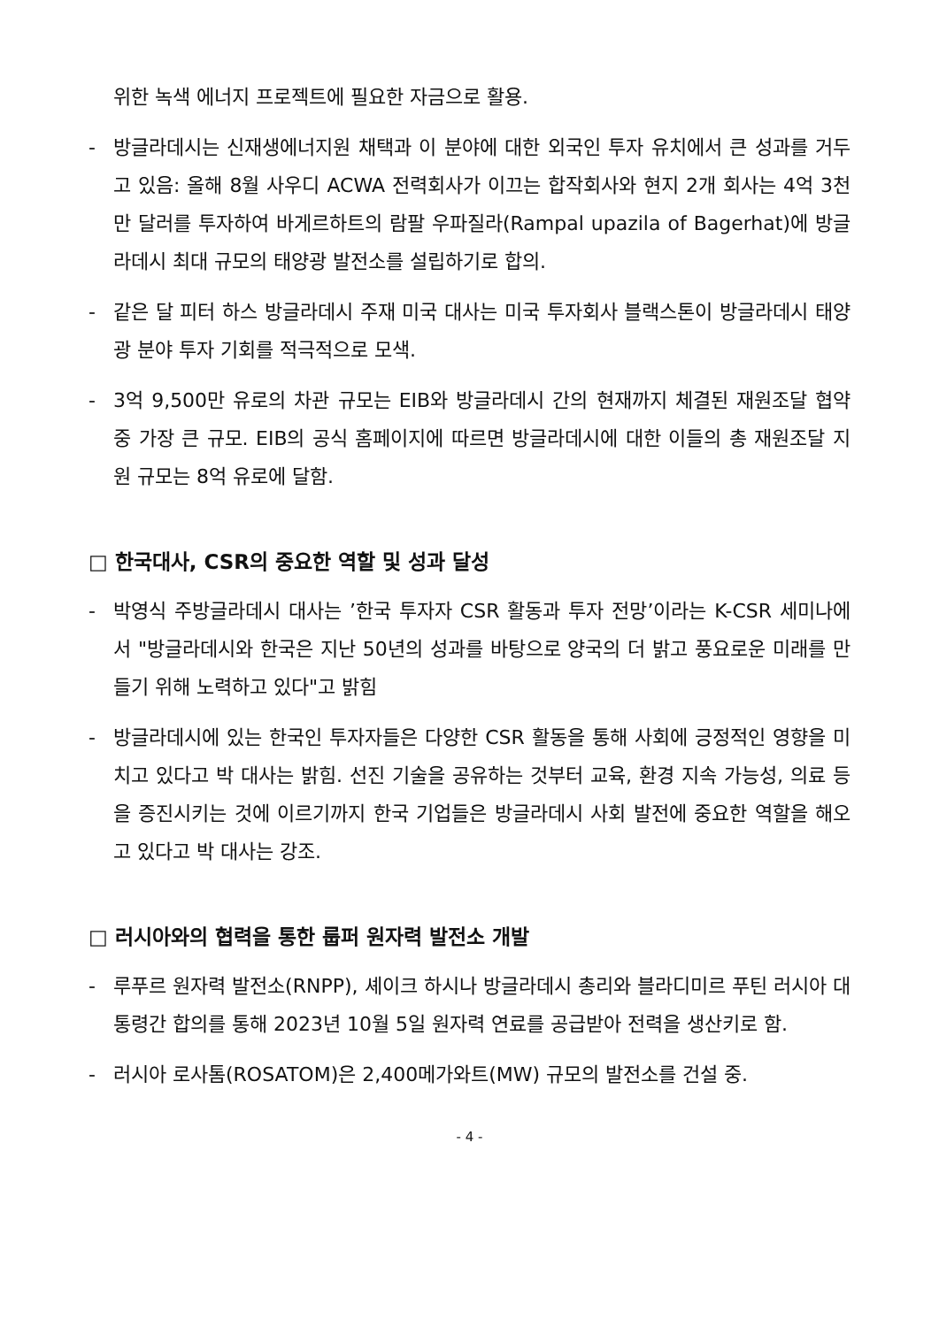위한 녹색 에너지 프로젝트에 필요한 자금으로 활용.
- 방글라데시는 신재생에너지원 채택과 이 분야에 대한 외국인 투자 유치에서 큰 성과를 거두고 있음: 올해 8월 사우디 ACWA 전력회사가 이끄는 합작회사와 현지 2개 회사는 4억 3천만 달러를 투자하여 바게르하트의 람팔 우파질라(Rampal upazila of Bagerhat)에 방글라데시 최대 규모의 태양광 발전소를 설립하기로 합의.
- 같은 달 피터 하스 방글라데시 주재 미국 대사는 미국 투자회사 블랙스톤이 방글라데시 태양광 분야 투자 기회를 적극적으로 모색.
- 3억 9,500만 유로의 차관 규모는 EIB와 방글라데시 간의 현재까지 체결된 재원조달 협약 중 가장 큰 규모. EIB의 공식 홈페이지에 따르면 방글라데시에 대한 이들의 총 재원조달 지원 규모는 8억 유로에 달함.
□ 한국대사, CSR의 중요한 역할 및 성과 달성
- 박영식 주방글라데시 대사는 ’한국 투자자 CSR 활동과 투자 전망’이라는 K-CSR 세미나에서 "방글라데시와 한국은 지난 50년의 성과를 바탕으로 양국의 더 밝고 풍요로운 미래를 만들기 위해 노력하고 있다"고 밝힘
- 방글라데시에 있는 한국인 투자자들은 다양한 CSR 활동을 통해 사회에 긍정적인 영향을 미치고 있다고 박 대사는 밝힘. 선진 기술을 공유하는 것부터 교육, 환경 지속 가능성, 의료 등을 증진시키는 것에 이르기까지 한국 기업들은 방글라데시 사회 발전에 중요한 역할을 해오고 있다고 박 대사는 강조.
□ 러시아와의 협력을 통한 룹퍼 원자력 발전소 개발
- 루푸르 원자력 발전소(RNPP), 셰이크 하시나 방글라데시 총리와 블라디미르 푸틴 러시아 대통령간 합의를 통해 2023년 10월 5일 원자력 연료를 공급받아 전력을 생산키로 함.
- 러시아 로사톰(ROSATOM)은 2,400메가와트(MW) 규모의 발전소를 건설 중.
- 4 -